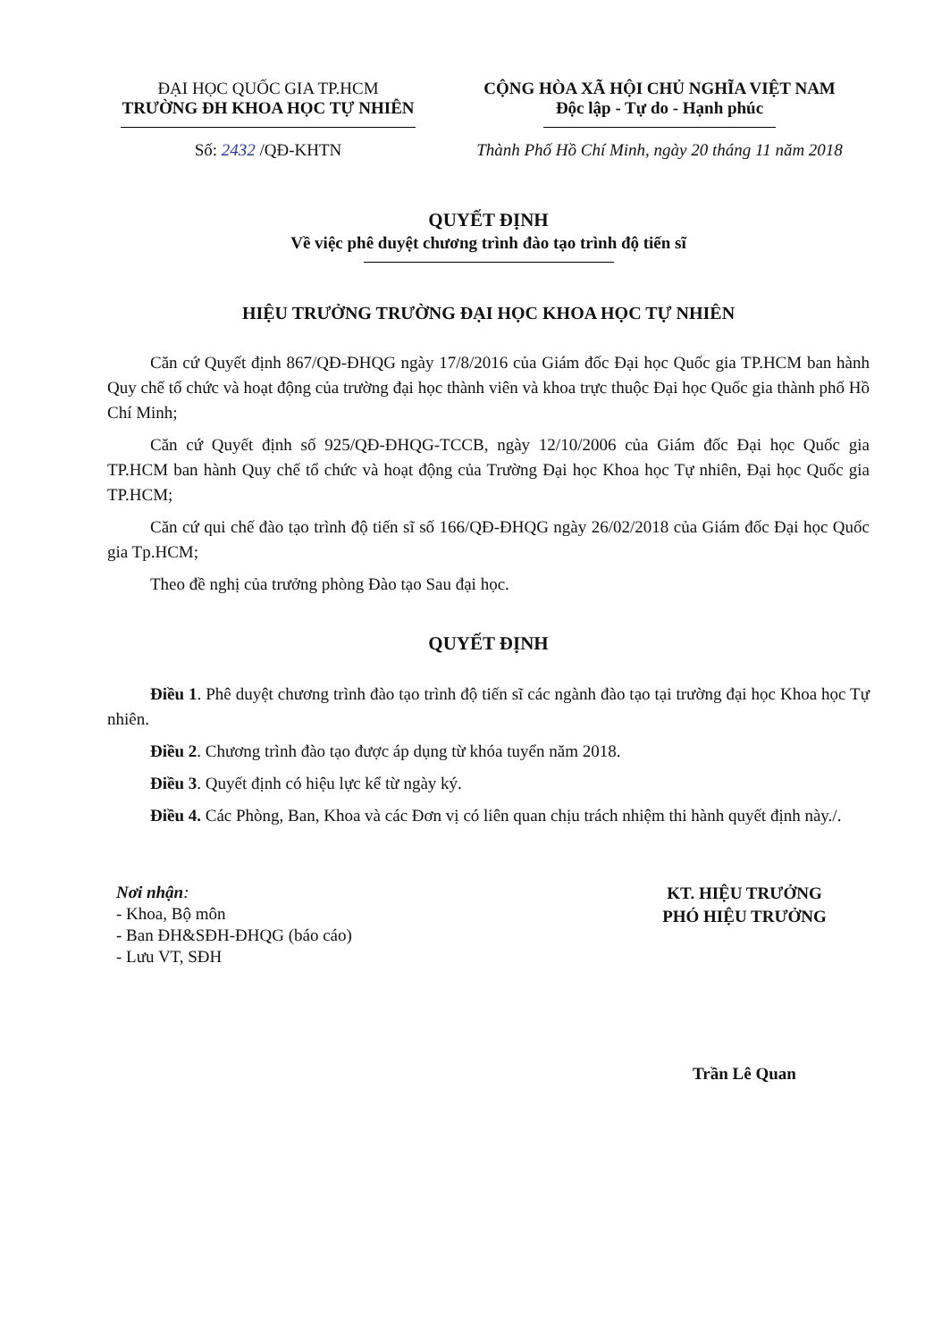ĐẠI HỌC QUỐC GIA TP.HCM
TRƯỜNG ĐH KHOA HỌC TỰ NHIÊN
CỘNG HÒA XÃ HỘI CHỦ NGHĨA VIỆT NAM
Độc lập - Tự do - Hạnh phúc
Số: 2432 /QĐ-KHTN Thành Phố Hồ Chí Minh, ngày 20 tháng 11 năm 2018
QUYẾT ĐỊNH
Về việc phê duyệt chương trình đào tạo trình độ tiến sĩ
HIỆU TRƯỞNG TRƯỜNG ĐẠI HỌC KHOA HỌC TỰ NHIÊN
Căn cứ Quyết định 867/QĐ-ĐHQG ngày 17/8/2016 của Giám đốc Đại học Quốc gia TP.HCM ban hành Quy chế tổ chức và hoạt động của trường đại học thành viên và khoa trực thuộc Đại học Quốc gia thành phố Hồ Chí Minh;
Căn cứ Quyết định số 925/QĐ-ĐHQG-TCCB, ngày 12/10/2006 của Giám đốc Đại học Quốc gia TP.HCM ban hành Quy chế tổ chức và hoạt động của Trường Đại học Khoa học Tự nhiên, Đại học Quốc gia TP.HCM;
Căn cứ qui chế đào tạo trình độ tiến sĩ số 166/QĐ-ĐHQG ngày 26/02/2018 của Giám đốc Đại học Quốc gia Tp.HCM;
Theo đề nghị của trưởng phòng Đào tạo Sau đại học.
QUYẾT ĐỊNH
Điều 1. Phê duyệt chương trình đào tạo trình độ tiến sĩ các ngành đào tạo tại trường đại học Khoa học Tự nhiên.
Điều 2. Chương trình đào tạo được áp dụng từ khóa tuyển năm 2018.
Điều 3. Quyết định có hiệu lực kể từ ngày ký.
Điều 4. Các Phòng, Ban, Khoa và các Đơn vị có liên quan chịu trách nhiệm thi hành quyết định này./.
Nơi nhận:
- Khoa, Bộ môn
- Ban ĐH&SĐH-ĐHQG (báo cáo)
- Lưu VT, SĐH
KT. HIỆU TRƯỞNG
PHÓ HIỆU TRƯỞNG
Trần Lê Quan